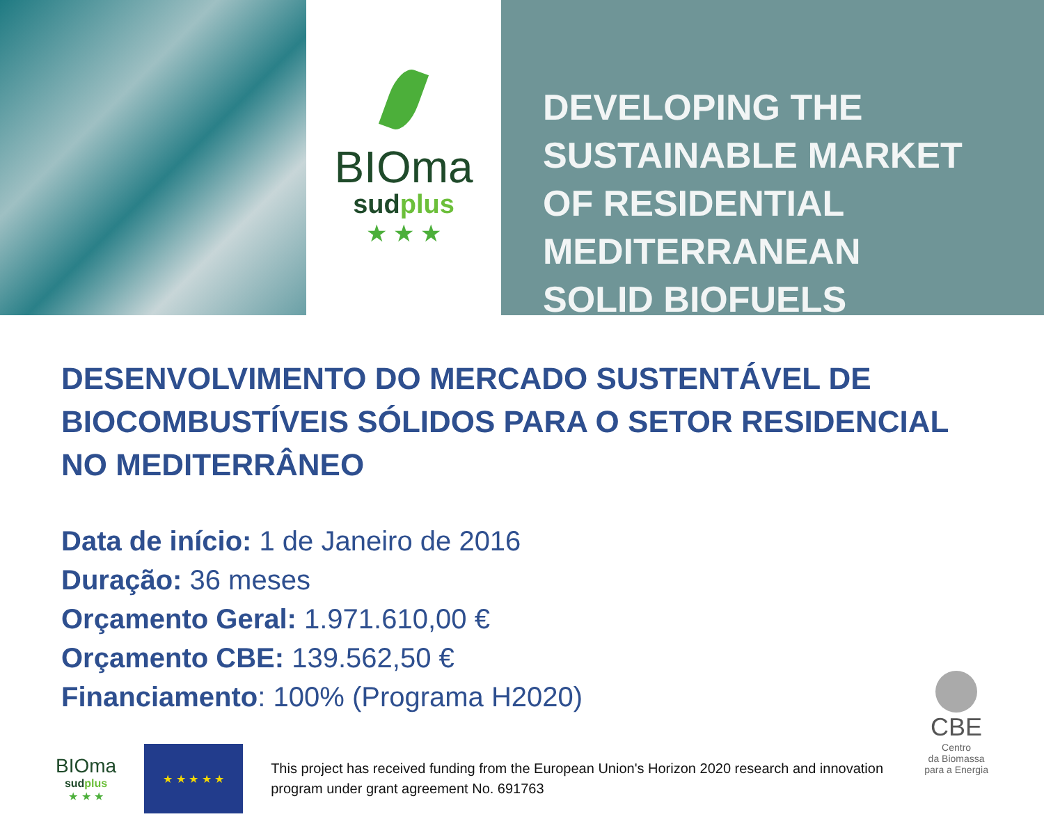BIOma
sudplus
★ ★ ★
DEVELOPING THE
SUSTAINABLE MARKET
OF RESIDENTIAL
MEDITERRANEAN
SOLID BIOFUELS
DESENVOLVIMENTO DO MERCADO SUSTENTÁVEL DE BIOCOMBUSTÍVEIS SÓLIDOS PARA O SETOR RESIDENCIAL NO MEDITERRÂNEO
Data de início: 1 de Janeiro de 2016
Duração: 36 meses
Orçamento Geral: 1.971.610,00 €
Orçamento CBE: 139.562,50 €
Financiamento: 100% (Programa H2020)
BIOma
sudplus
★ ★ ★
★ ★ ★ ★ ★
This project has received funding from the European Union's Horizon 2020 research and innovation program under grant agreement No. 691763
CBE
Centro
da Biomassa
para a Energia